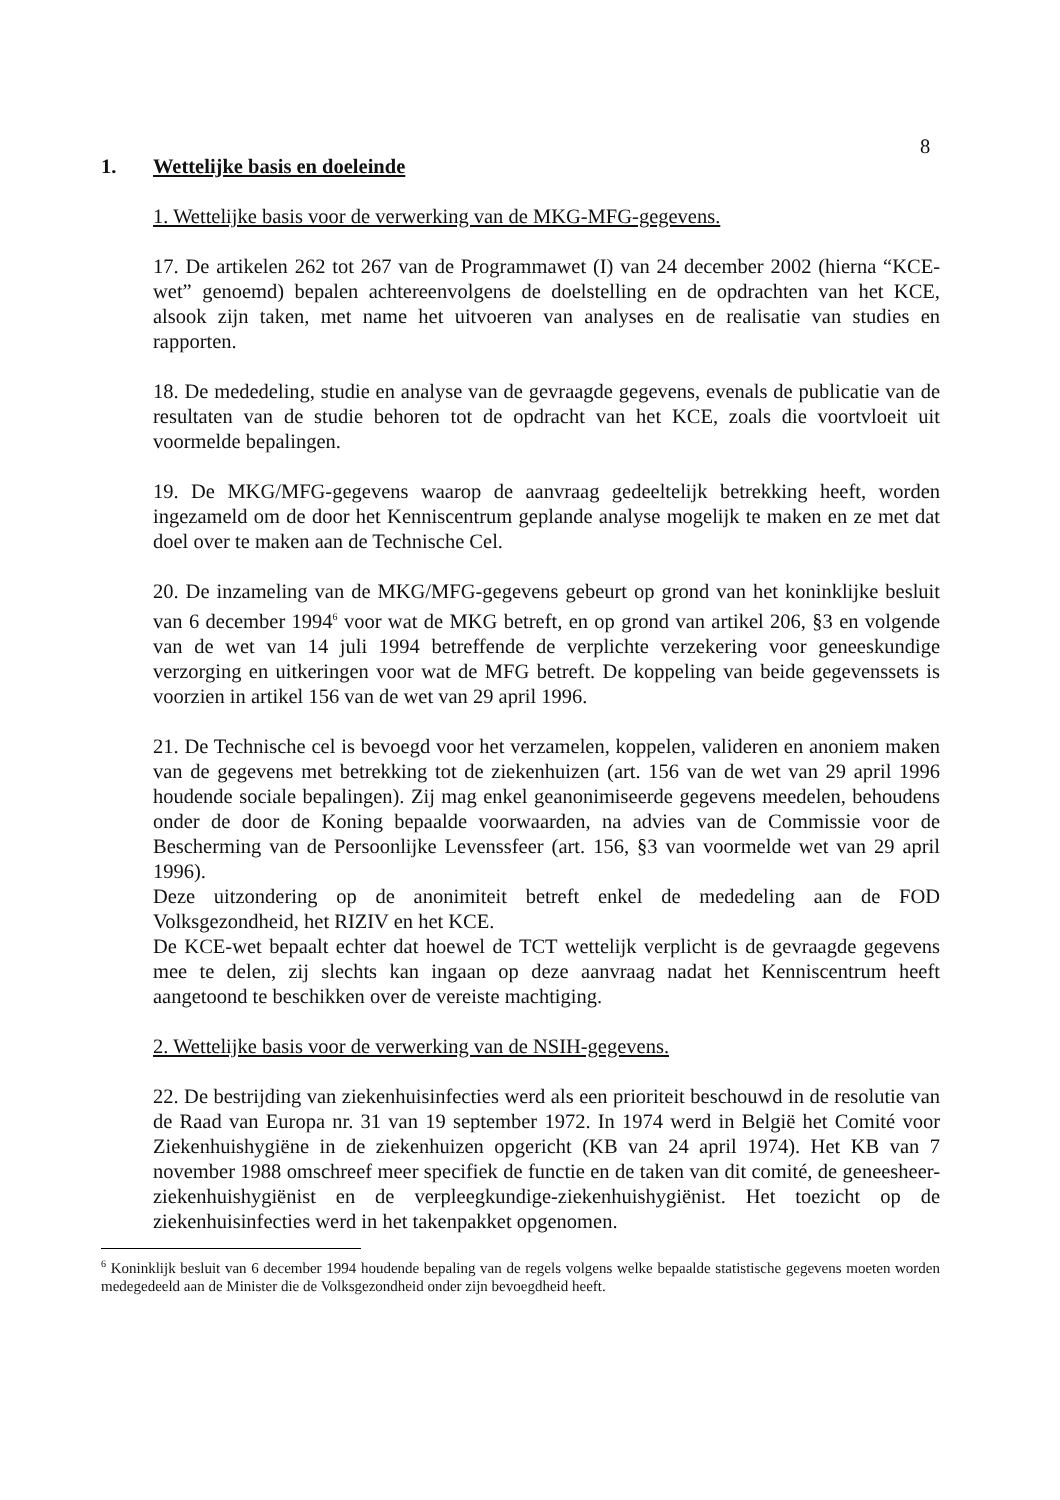8
1. Wettelijke basis en doeleinde
1. Wettelijke basis voor de verwerking van de MKG-MFG-gegevens.
17. De artikelen 262 tot 267 van de Programmawet (I) van 24 december 2002 (hierna “KCE-wet” genoemd) bepalen achtereenvolgens de doelstelling en de opdrachten van het KCE, alsook zijn taken, met name het uitvoeren van analyses en de realisatie van studies en rapporten.
18. De mededeling, studie en analyse van de gevraagde gegevens, evenals de publicatie van de resultaten van de studie behoren tot de opdracht van het KCE, zoals die voortvloeit uit voormelde bepalingen.
19. De MKG/MFG-gegevens waarop de aanvraag gedeeltelijk betrekking heeft, worden ingezameld om de door het Kenniscentrum geplande analyse mogelijk te maken en ze met dat doel over te maken aan de Technische Cel.
20. De inzameling van de MKG/MFG-gegevens gebeurt op grond van het koninklijke besluit van 6 december 1994<sup>6</sup> voor wat de MKG betreft, en op grond van artikel 206, §3 en volgende van de wet van 14 juli 1994 betreffende de verplichte verzekering voor geneeskundige verzorging en uitkeringen voor wat de MFG betreft. De koppeling van beide gegevenssets is voorzien in artikel 156 van de wet van 29 april 1996.
21. De Technische cel is bevoegd voor het verzamelen, koppelen, valideren en anoniem maken van de gegevens met betrekking tot de ziekenhuizen (art. 156 van de wet van 29 april 1996 houdende sociale bepalingen). Zij mag enkel geanonimiseerde gegevens meedelen, behoudens onder de door de Koning bepaalde voorwaarden, na advies van de Commissie voor de Bescherming van de Persoonlijke Levenssfeer (art. 156, §3 van voormelde wet van 29 april 1996).
Deze uitzondering op de anonimiteit betreft enkel de mededeling aan de FOD Volksgezondheid, het RIZIV en het KCE.
De KCE-wet bepaalt echter dat hoewel de TCT wettelijk verplicht is de gevraagde gegevens mee te delen, zij slechts kan ingaan op deze aanvraag nadat het Kenniscentrum heeft aangetoond te beschikken over de vereiste machtiging.
2. Wettelijke basis voor de verwerking van de NSIH-gegevens.
22. De bestrijding van ziekenhuisinfecties werd als een prioriteit beschouwd in de resolutie van de Raad van Europa nr. 31 van 19 september 1972. In 1974 werd in België het Comité voor Ziekenhuishygiëne in de ziekenhuizen opgericht (KB van 24 april 1974). Het KB van 7 november 1988 omschreef meer specifiek de functie en de taken van dit comité, de geneesheer-ziekenhuishygiënist en de verpleegkundige-ziekenhuishygiënist. Het toezicht op de ziekenhuisinfecties werd in het takenpakket opgenomen.
<sup>6</sup> Koninklijk besluit van 6 december 1994 houdende bepaling van de regels volgens welke bepaalde statistische gegevens moeten worden medegedeeld aan de Minister die de Volksgezondheid onder zijn bevoegdheid heeft.